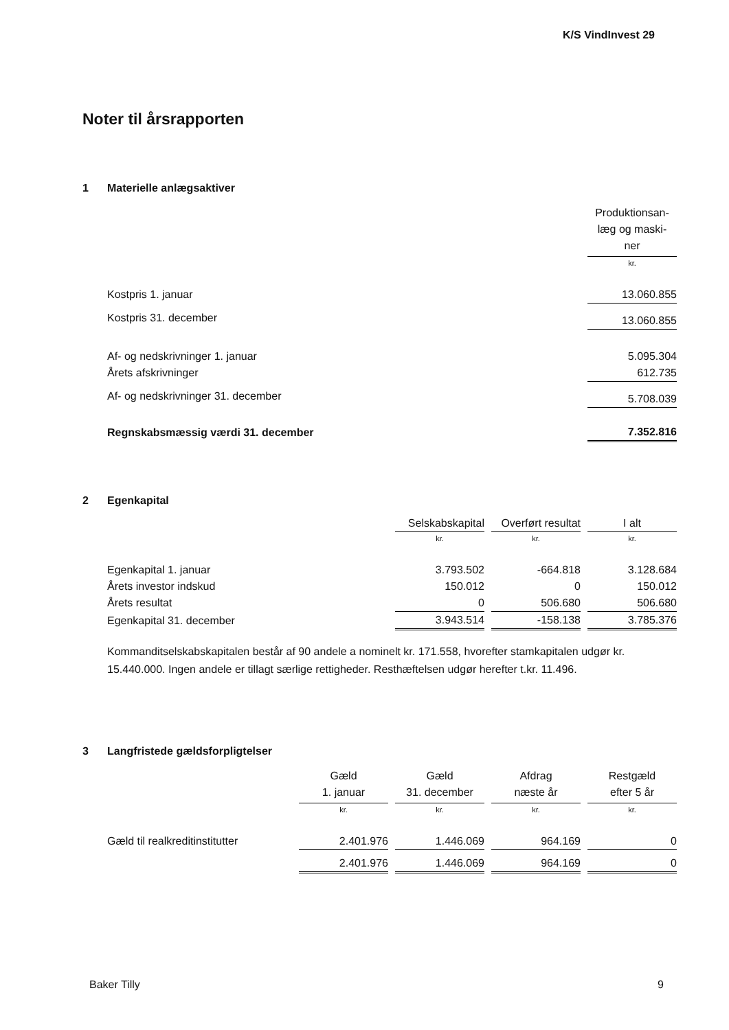K/S VindInvest 29
Noter til årsrapporten
1 Materielle anlægsaktiver
| | Produktionsan- læg og maski- ner |
| | kr. |
| Kostpris 1. januar | 13.060.855 |
| Kostpris 31. december | 13.060.855 |
| Af- og nedskrivninger 1. januar | 5.095.304 |
| Årets afskrivninger | 612.735 |
| Af- og nedskrivninger 31. december | 5.708.039 |
| Regnskabsmæssig værdi 31. december | 7.352.816 |
2 Egenkapital
| | Selskabskapital | | Overført resultat | | I alt |
| | kr. | | kr. | | kr. |
| Egenkapital 1. januar | 3.793.502 | | -664.818 | | 3.128.684 |
| Årets investor indskud | 150.012 | | 0 | | 150.012 |
| Årets resultat | 0 | | 506.680 | | 506.680 |
| Egenkapital 31. december | 3.943.514 | | -158.138 | | 3.785.376 |
Kommanditselskabskapitalen består af 90 andele a nominelt kr. 171.558, hvorefter stamkapitalen udgør kr. 15.440.000. Ingen andele er tillagt særlige rettigheder. Resthæftelsen udgør herefter t.kr. 11.496.
3 Langfristede gældsforpligtelser
| | Gæld 1. januar | | Gæld 31. december | | Afdrag næste år | | Restgæld efter 5 år |
| | kr. | | kr. | | kr. | | kr. |
| Gæld til realkreditinstitutter | 2.401.976 | | 1.446.069 | | 964.169 | | 0 |
| | 2.401.976 | | 1.446.069 | | 964.169 | | 0 |
Baker Tilly 9